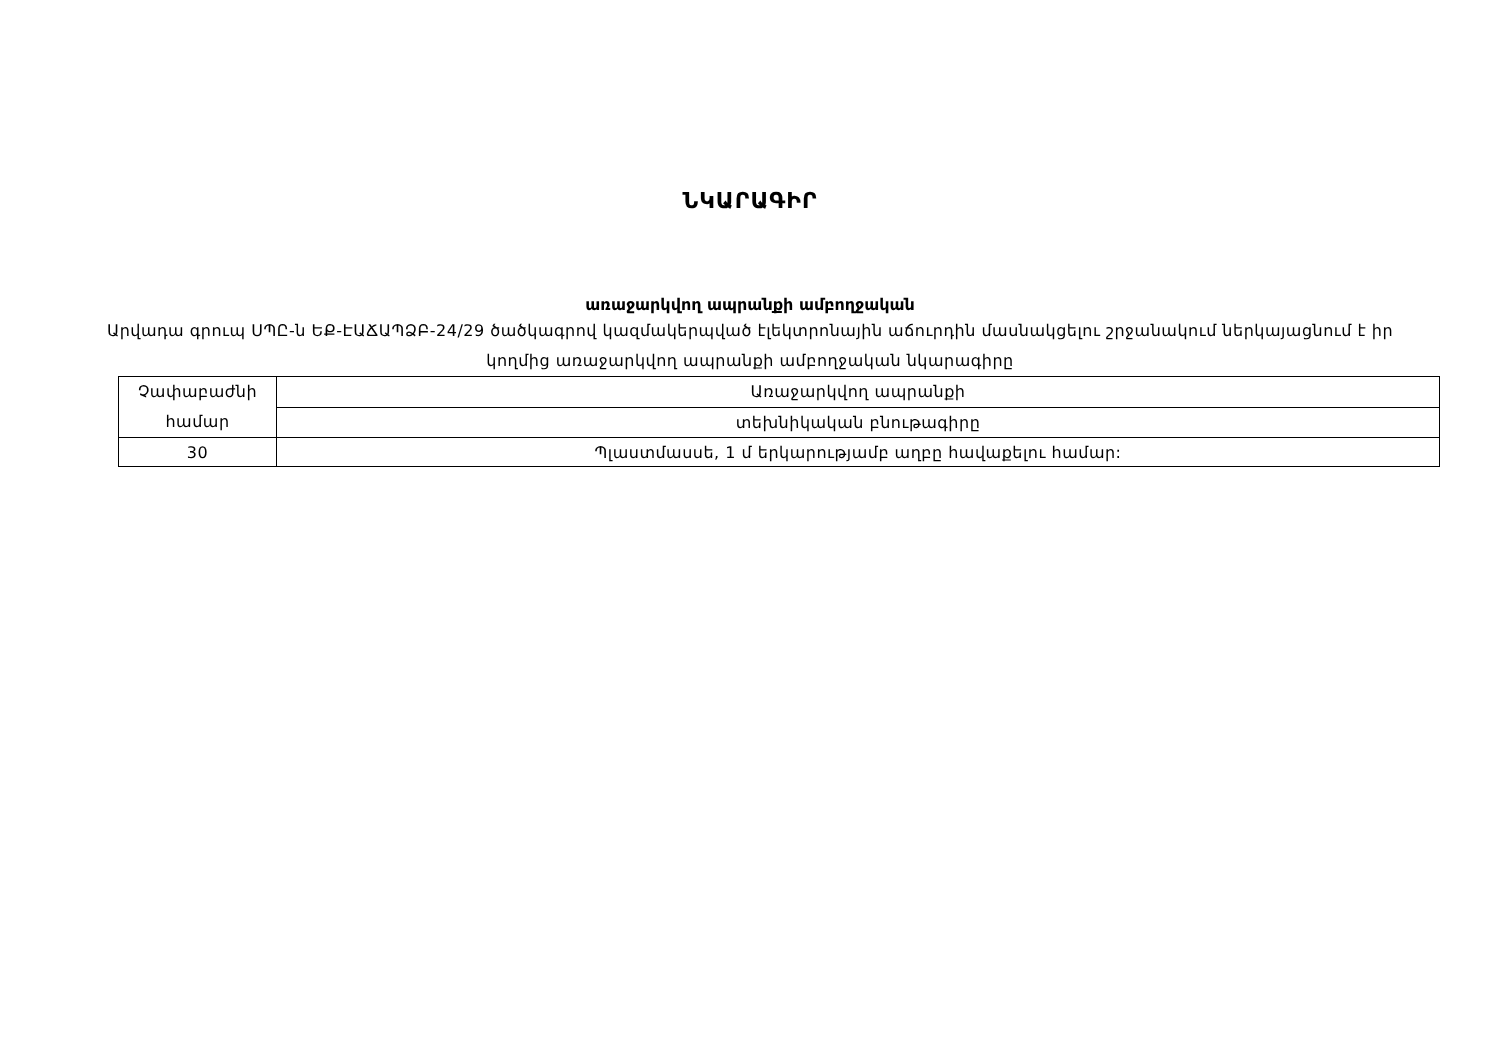ՆԿԱՐԱԳԻՐ
առաջարկվող ապրանքի ամբողջական
Արվադա գրուպ ՍՊԸ-ն ԵՔ-ԷԱՃԱՊՁԲ-24/29 ծածկագրով կազմակերպված էլեկտրոնային աճուրդին մասնակցելու շրջանակում ներկայացնում է իր կողմից առաջարկվող ապրանքի ամբողջական նկարագիրը
| Չափաբաժնի համար | Առաջարկվող ապրանքի |
| | տեխնիկական բնութագիրը |
| 30 | Պլաստմասսե, 1 մ երկարությամբ աղբը հավաքելու համար: |